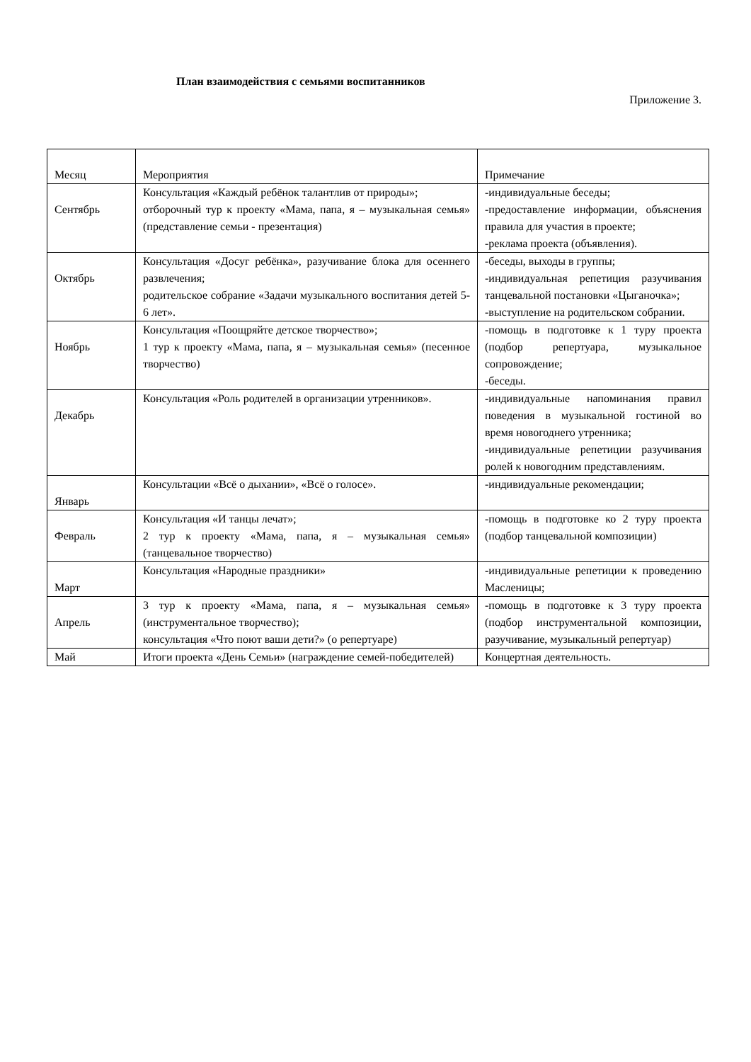План взаимодействия с семьями воспитанников
Приложение 3.
| Месяц | Мероприятия | Примечание |
| Сентябрь | Консультация «Каждый ребёнок талантлив от природы»; отборочный тур к проекту «Мама, папа, я – музыкальная семья» (представление семьи - презентация) | -индивидуальные беседы; -предоставление информации, объяснения правила для участия в проекте; -реклама проекта (объявления). |
| Октябрь | Консультация «Досуг ребёнка», разучивание блока для осеннего развлечения; родительское собрание «Задачи музыкального воспитания детей 5-6 лет». | -беседы, выходы в группы; -индивидуальная репетиция разучивания танцевальной постановки «Цыганочка»; -выступление на родительском собрании. |
| Ноябрь | Консультация «Поощряйте детское творчество»; 1 тур к проекту «Мама, папа, я – музыкальная семья» (песенное творчество) | -помощь в подготовке к 1 туру проекта (подбор репертуара, музыкальное сопровождение; -беседы. |
| Декабрь | Консультация «Роль родителей в организации утренников». | -индивидуальные напоминания правил поведения в музыкальной гостиной во время новогоднего утренника; -индивидуальные репетиции разучивания ролей к новогодним представлениям. |
| Январь | Консультации «Всё о дыхании», «Всё о голосе». | -индивидуальные рекомендации; |
| Февраль | Консультация «И танцы лечат»; 2 тур к проекту «Мама, папа, я – музыкальная семья» (танцевальное творчество) | -помощь в подготовке ко 2 туру проекта (подбор танцевальной композиции) |
| Март | Консультация «Народные праздники» | -индивидуальные репетиции к проведению Масленицы; |
| Апрель | 3 тур к проекту «Мама, папа, я – музыкальная семья» (инструментальное творчество); консультация «Что поют ваши дети?» (о репертуаре) | -помощь в подготовке к 3 туру проекта (подбор инструментальной композиции, разучивание, музыкальный репертуар) |
| Май | Итоги проекта «День Семьи» (награждение семей-победителей) | Концертная деятельность. |